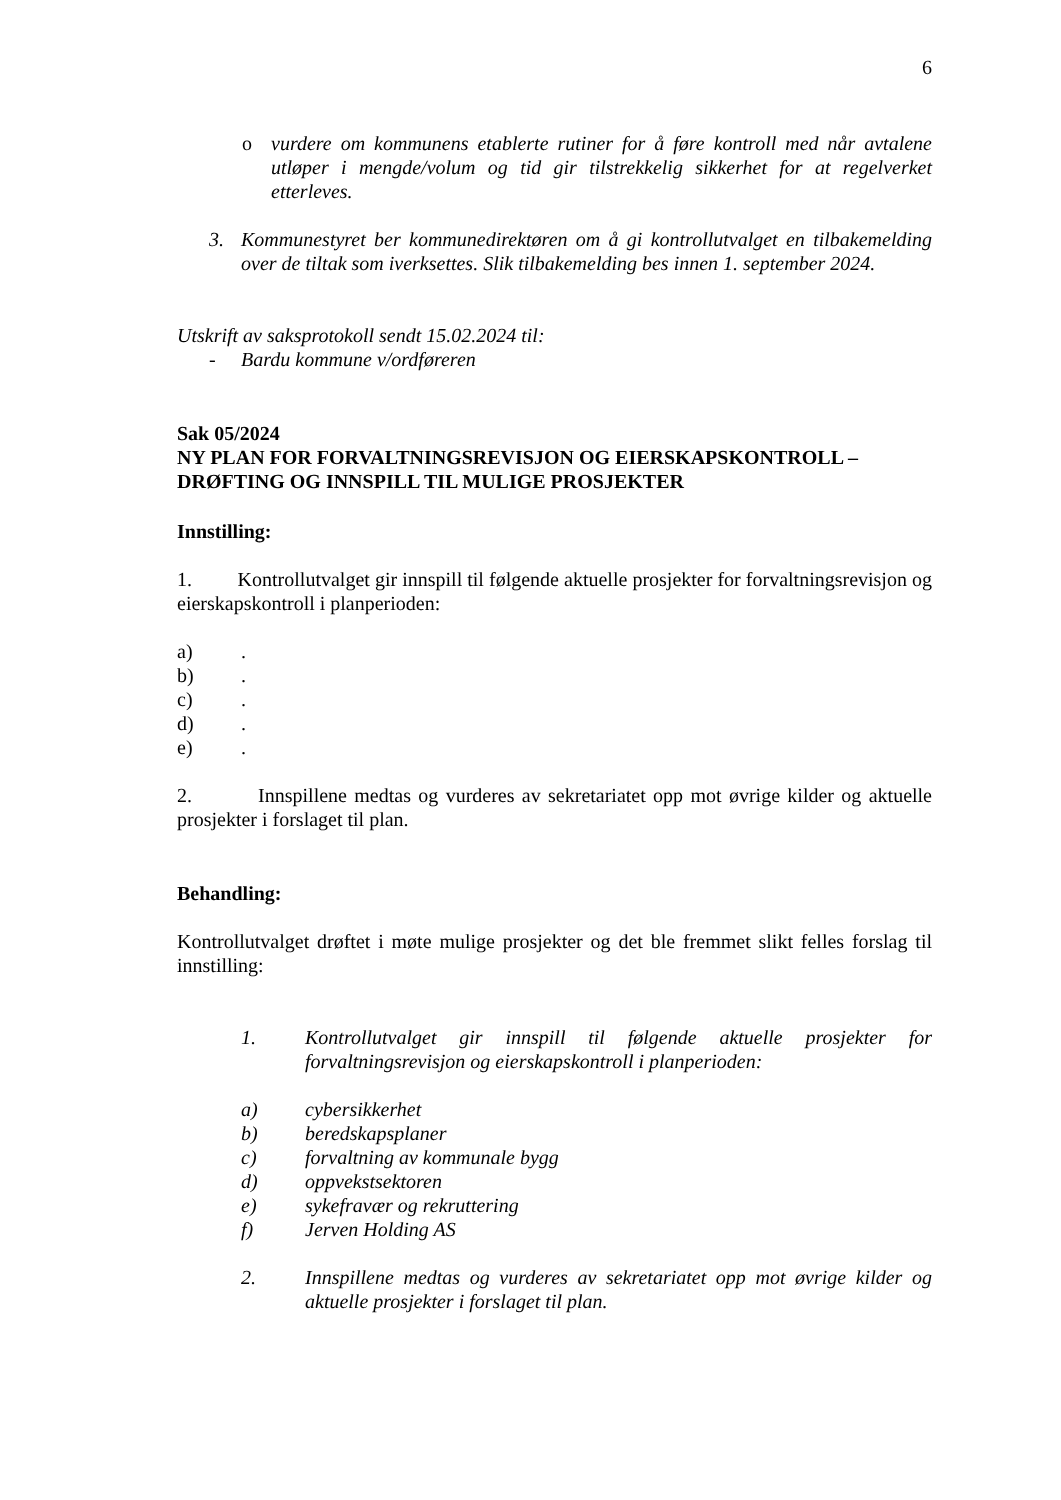6
o vurdere om kommunens etablerte rutiner for å føre kontroll med når avtalene utløper i mengde/volum og tid gir tilstrekkelig sikkerhet for at regelverket etterleves.
3. Kommunestyret ber kommunedirektøren om å gi kontrollutvalget en tilbakemelding over de tiltak som iverksettes. Slik tilbakemelding bes innen 1. september 2024.
Utskrift av saksprotokoll sendt 15.02.2024 til:
- Bardu kommune v/ordføreren
Sak 05/2024
NY PLAN FOR FORVALTNINGSREVISJON OG EIERSKAPSKONTROLL –
DRØFTING OG INNSPILL TIL MULIGE PROSJEKTER
Innstilling:
1. Kontrollutvalget gir innspill til følgende aktuelle prosjekter for forvaltningsrevisjon og eierskapskontroll i planperioden:
a).
b).
c).
d).
e).
2. Innspillene medtas og vurderes av sekretariatet opp mot øvrige kilder og aktuelle prosjekter i forslaget til plan.
Behandling:
Kontrollutvalget drøftet i møte mulige prosjekter og det ble fremmet slikt felles forslag til innstilling:
1. Kontrollutvalget gir innspill til følgende aktuelle prosjekter for forvaltningsrevisjon og eierskapskontroll i planperioden:
a) cybersikkerhet
b) beredskapsplaner
c) forvaltning av kommunale bygg
d) oppvekstsektoren
e) sykefravær og rekruttering
f) Jerven Holding AS
2. Innspillene medtas og vurderes av sekretariatet opp mot øvrige kilder og aktuelle prosjekter i forslaget til plan.